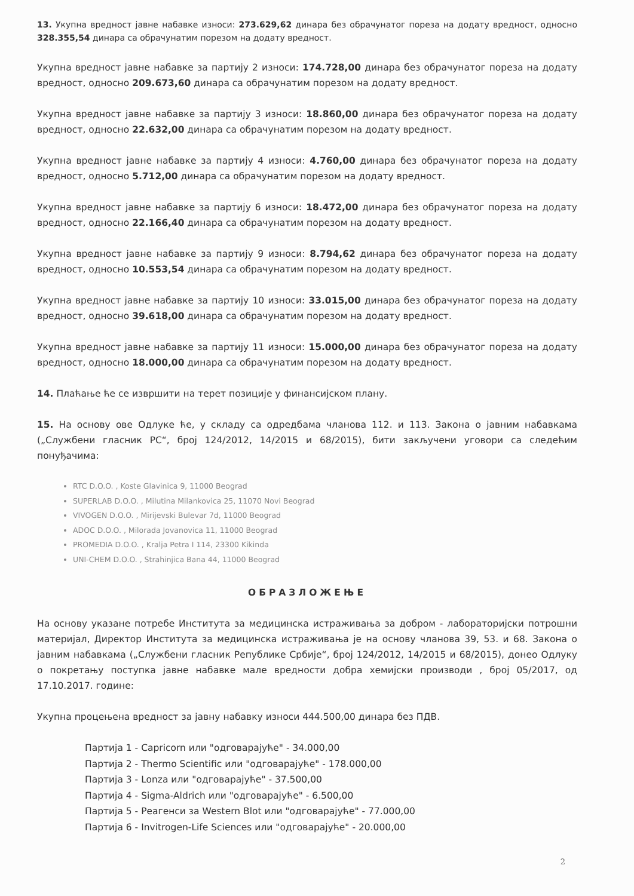13. Укупна вредност јавне набавке износи: 273.629,62 динара без обрачунатог пореза на додату вредност, односно 328.355,54 динара са обрачунатим порезом на додату вредност.
Укупна вредност јавне набавке за партију 2 износи: 174.728,00 динара без обрачунатог пореза на додату вредност, односно 209.673,60 динара са обрачунатим порезом на додату вредност.
Укупна вредност јавне набавке за партију 3 износи: 18.860,00 динара без обрачунатог пореза на додату вредност, односно 22.632,00 динара са обрачунатим порезом на додату вредност.
Укупна вредност јавне набавке за партију 4 износи: 4.760,00 динара без обрачунатог пореза на додату вредност, односно 5.712,00 динара са обрачунатим порезом на додату вредност.
Укупна вредност јавне набавке за партију 6 износи: 18.472,00 динара без обрачунатог пореза на додату вредност, односно 22.166,40 динара са обрачунатим порезом на додату вредност.
Укупна вредност јавне набавке за партију 9 износи: 8.794,62 динара без обрачунатог пореза на додату вредност, односно 10.553,54 динара са обрачунатим порезом на додату вредност.
Укупна вредност јавне набавке за партију 10 износи: 33.015,00 динара без обрачунатог пореза на додату вредност, односно 39.618,00 динара са обрачунатим порезом на додату вредност.
Укупна вредност јавне набавке за партију 11 износи: 15.000,00 динара без обрачунатог пореза на додату вредност, односно 18.000,00 динара са обрачунатим порезом на додату вредност.
14. Плаћање ће се извршити на терет позиције у финансијском плану.
15. На основу ове Одлуке ће, у складу са одредбама чланова 112. и 113. Закона о јавним набавкама („Службени гласник РС“, број 124/2012, 14/2015 и 68/2015), бити закључени уговори са следећим понуђачима:
RTC D.O.O. , Koste Glavinica 9, 11000 Beograd
SUPERLAB D.O.O. , Milutina Milankovica 25, 11070 Novi Beograd
VIVOGEN D.O.O. , Mirijevski Bulevar 7d, 11000 Beograd
ADOC D.O.O. , Milorada Jovanovica 11, 11000 Beograd
PROMEDIA D.O.O. , Kralja Petra I 114, 23300 Kikinda
UNI-CHEM D.O.O. , Strahinjica Bana 44, 11000 Beograd
ОБРАЗЛОЖЕЊЕ
На основу указане потребе Института за медицинска истраживања за добром - лабораторијски потрошни материјал, Директор Института за медицинска истраживања је на основу чланова 39, 53. и 68. Закона о јавним набавкама („Службени гласник Републике Србије“, број 124/2012, 14/2015 и 68/2015), донео Одлуку о покретању поступка јавне набавке мале вредности добра хемијски производи , број 05/2017, од 17.10.2017. године:
Укупна процењена вредност за јавну набавку износи 444.500,00 динара без ПДВ.
Партија 1 - Capricorn или "одговарајуће" - 34.000,00
Партија 2 - Thermo Scientific или "одговарајуће" - 178.000,00
Партија 3 - Lonza или "одговарајуће" - 37.500,00
Партија 4 - Sigma-Aldrich или "одговарајуће" - 6.500,00
Партија 5 - Реагенси за Western Blot или "одговарајуће" - 77.000,00
Партија 6 - Invitrogen-Life Sciences или "одговарајуће" - 20.000,00
2